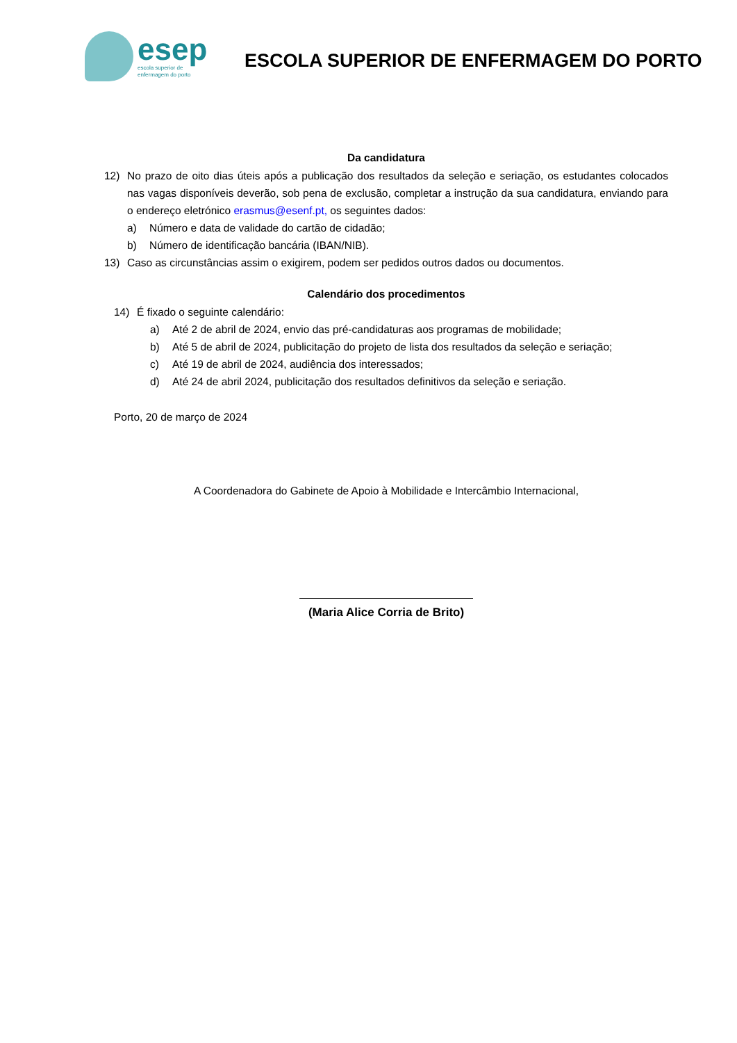esep
escola superior de
enfermagem do porto
ESCOLA SUPERIOR DE ENFERMAGEM DO PORTO
Da candidatura
12) No prazo de oito dias úteis após a publicação dos resultados da seleção e seriação, os estudantes colocados nas vagas disponíveis deverão, sob pena de exclusão, completar a instrução da sua candidatura, enviando para o endereço eletrónico erasmus@esenf.pt, os seguintes dados:
a) Número e data de validade do cartão de cidadão;
b) Número de identificação bancária (IBAN/NIB).
13) Caso as circunstâncias assim o exigirem, podem ser pedidos outros dados ou documentos.
Calendário dos procedimentos
14) É fixado o seguinte calendário:
a) Até 2 de abril de 2024, envio das pré-candidaturas aos programas de mobilidade;
b) Até 5 de abril de 2024, publicitação do projeto de lista dos resultados da seleção e seriação;
c) Até 19 de abril de 2024, audiência dos interessados;
d) Até 24 de abril 2024, publicitação dos resultados definitivos da seleção e seriação.
Porto, 20 de março de 2024
A Coordenadora do Gabinete de Apoio à Mobilidade e Intercâmbio Internacional,
(Maria Alice Corria de Brito)